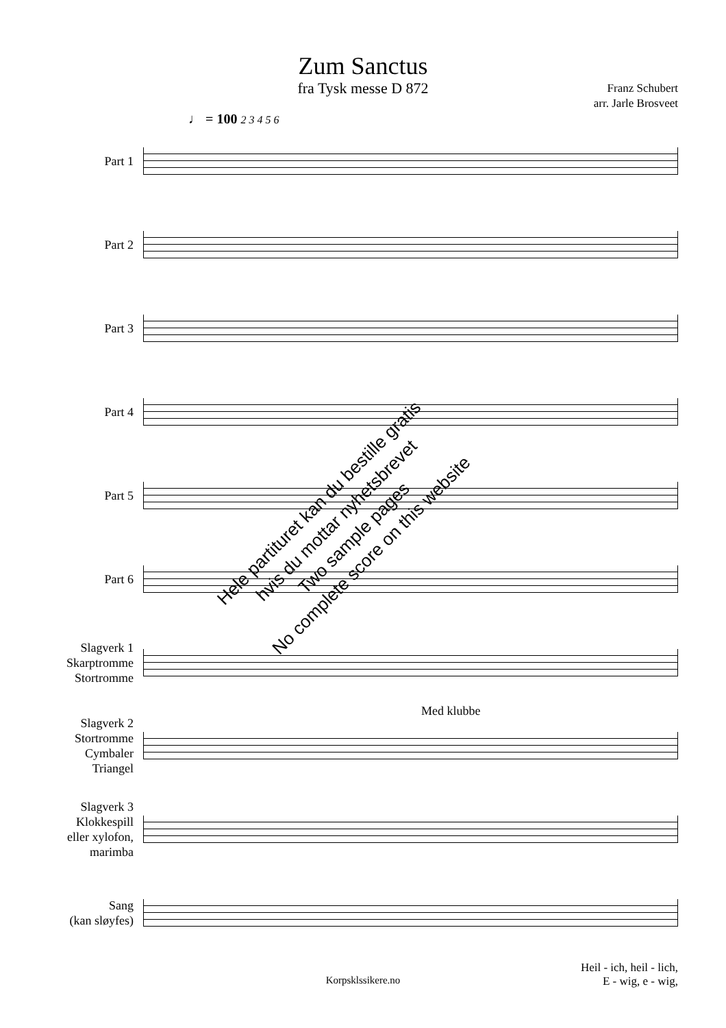Zum Sanctus
fra Tysk messe D 872
Franz Schubert
arr. Jarle Brosveet
♩ = 100 2 3 4 5 6
Part 1
Part 2
Part 3
Part 4
Part 5
Part 6
Slagverk 1
Skarptromme
Stortromme
Med klubbe
Slagverk 2
Stortromme
Cymbaler
Triangel
Slagverk 3
Klokkespill
eller xylofon,
marimba
Sang
(kan sløyfes)
Heil - ich, heil - lich,
E - wig, e - wig,
Korpsklssikere.no
Hele partituret kan du bestille gratis
hvis du mottar nyhetsbrevet
Two sample pages
No complete score on this website